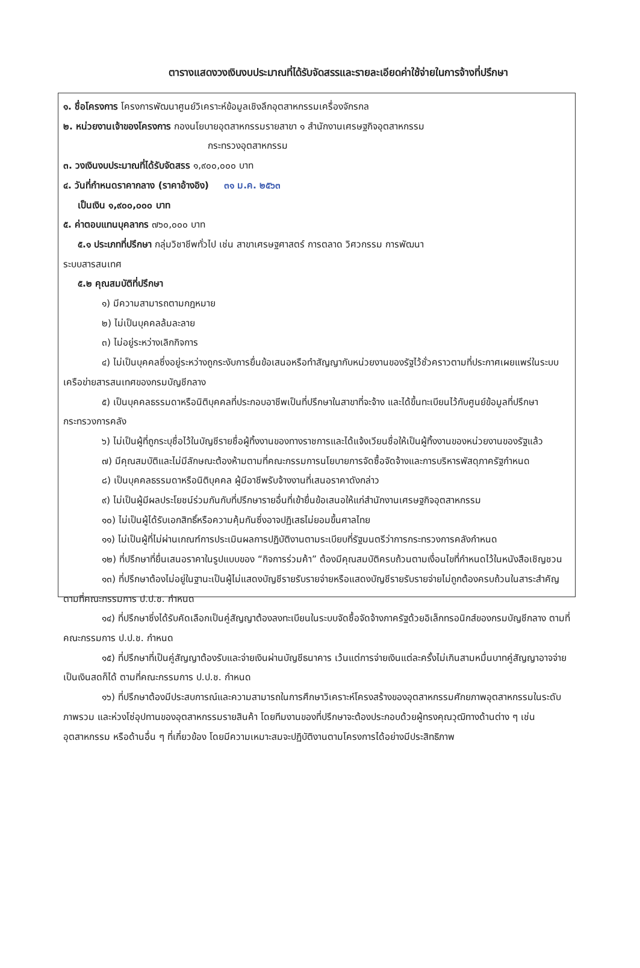ตารางแสดงวงเงินงบประมาณที่ได้รับจัดสรรและรายละเอียดค่าใช้จ่ายในการจ้างที่ปรึกษา
๑. ชื่อโครงการ โครงการพัฒนาศูนย์วิเคราะห์ข้อมูลเชิงลึกอุตสาหกรรมเครื่องจักรกล
๒. หน่วยงานเจ้าของโครงการ กองนโยบายอุตสาหกรรมรายสาขา ๑ สำนักงานเศรษฐกิจอุตสาหกรรม
กระทรวงอุตสาหกรรม
๓. วงเงินงบประมาณที่ได้รับจัดสรร ๑,๙๐๐,๐๐๐ บาท
๔. วันที่กำหนดราคากลาง (ราคาอ้างอิง) ๓๑ ม.ค. ๒๕๖๓
เป็นเงิน ๑,๙๐๐,๐๐๐ บาท
๕. ค่าตอบแทนบุคลากร ๗๖๐,๐๐๐ บาท
๕.๑ ประเภทที่ปรึกษา กลุ่มวิชาชีพทั่วไป เช่น สาขาเศรษฐศาสตร์ การตลาด วิศวกรรม การพัฒนา
ระบบสารสนเทศ
๕.๒ คุณสมบัติที่ปรึกษา
๑) มีความสามารถตามกฎหมาย
๒) ไม่เป็นบุคคลล้มละลาย
๓) ไม่อยู่ระหว่างเลิกกิจการ
๔) ไม่เป็นบุคคลซึ่งอยู่ระหว่างถูกระงับการยื่นข้อเสนอหรือทำสัญญากับหน่วยงานของรัฐไว้ชั่วคราวตามที่ประกาศเผยแพร่ในระบบเครือข่ายสารสนเทศของกรมบัญชีกลาง
๕) เป็นบุคคลธรรมดาหรือนิติบุคคลที่ประกอบอาชีพเป็นที่ปรึกษาในสาขาที่จะจ้าง และได้ขึ้นทะเบียนไว้กับศูนย์ข้อมูลที่ปรึกษา กระทรวงการคลัง
๖) ไม่เป็นผู้ที่ถูกระบุชื่อไว้ในบัญชีรายชื่อผู้ทิ้งงานของทางราชการและได้แจ้งเวียนชื่อให้เป็นผู้ทิ้งงานของหน่วยงานของรัฐแล้ว
๗) มีคุณสมบัติและไม่มีลักษณะต้องห้ามตามที่คณะกรรมการนโยบายการจัดซื้อจัดจ้างและการบริหารพัสดุภาครัฐกำหนด
๘) เป็นบุคคลธรรมดาหรือนิติบุคคล ผู้มีอาชีพรับจ้างงานที่เสนอราคาดังกล่าว
๙) ไม่เป็นผู้มีผลประโยชน์ร่วมกันกับที่ปรึกษารายอื่นที่เข้ายื่นข้อเสนอให้แก่สำนักงานเศรษฐกิจอุตสาหกรรม
๑๐) ไม่เป็นผู้ได้รับเอกสิทธิ์หรือความคุ้มกันซึ่งอาจปฏิเสธไม่ยอมขึ้นศาลไทย
๑๑) ไม่เป็นผู้ที่ไม่ผ่านเกณฑ์การประเมินผลการปฏิบัติงานตามระเบียบที่รัฐมนตรีว่าการกระทรวงการคลังกำหนด
๑๒) ที่ปรึกษาที่ยื่นเสนอราคาในรูปแบบของ “กิจการร่วมค้า” ต้องมีคุณสมบัติครบถ้วนตามเงื่อนไขที่กำหนดไว้ในหนังสือเชิญชวน
๑๓) ที่ปรึกษาต้องไม่อยู่ในฐานะเป็นผู้ไม่แสดงบัญชีรายรับรายจ่ายหรือแสดงบัญชีรายรับรายจ่ายไม่ถูกต้องครบถ้วนในสาระสำคัญตามที่คณะกรรมการ ป.ป.ช. กำหนด
๑๔) ที่ปรึกษาซึ่งได้รับคัดเลือกเป็นคู่สัญญาต้องลงทะเบียนในระบบจัดซื้อจัดจ้างภาครัฐด้วยอิเล็กทรอนิกส์ของกรมบัญชีกลาง ตามที่คณะกรรมการ ป.ป.ช. กำหนด
๑๕) ที่ปรึกษาที่เป็นคู่สัญญาต้องรับและจ่ายเงินผ่านบัญชีธนาคาร เว้นแต่การจ่ายเงินแต่ละครั้งไม่เกินสามหมื่นบาทคู่สัญญาอาจจ่ายเป็นเงินสดก็ได้ ตามที่คณะกรรมการ ป.ป.ช. กำหนด
๑๖) ที่ปรึกษาต้องมีประสบการณ์และความสามารถในการศึกษาวิเคราะห์โครงสร้างของอุตสาหกรรมศักยภาพอุตสาหกรรมในระดับภาพรวม และห่วงโซ่อุปทานของอุตสาหกรรมรายสินค้า โดยทีมงานของที่ปรึกษาจะต้องประกอบด้วยผู้ทรงคุณวุฒิทางด้านต่าง ๆ เช่น อุตสาหกรรม หรือด้านอื่น ๆ ที่เกี่ยวข้อง โดยมีความเหมาะสมจะปฏิบัติงานตามโครงการได้อย่างมีประสิทธิภาพ